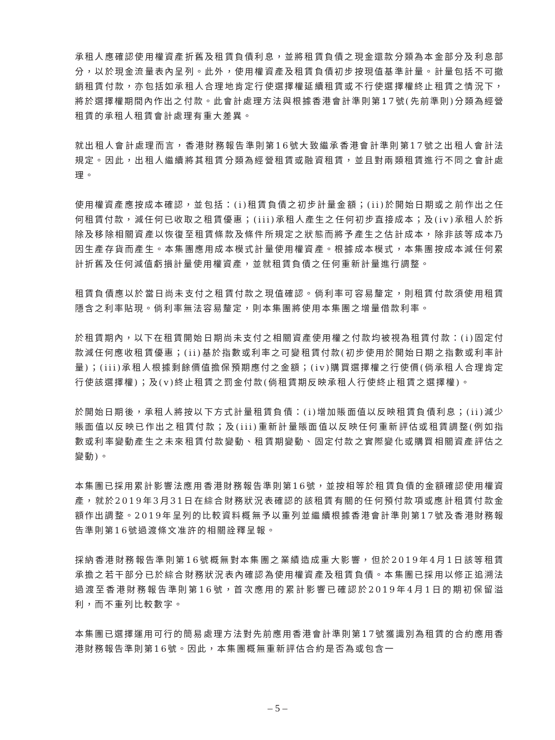承租人應確認使用權資產折舊及租賃負債利息，並將租賃負債之現金還款分類為本金部分及利息部分，以於現金流量表內呈列。此外，使用權資產及租賃負債初步按現值基準計量。計量包括不可撤銷租賃付款，亦包括如承租人合理地肯定行使選擇權延續租賃或不行使選擇權終止租賃之情況下，將於選擇權期間內作出之付款。此會計處理方法與根據香港會計準則第17號(先前準則)分類為經營租賃的承租人租賃會計處理有重大差異。
就出租人會計處理而言，香港財務報告準則第16號大致繼承香港會計準則第17號之出租人會計法規定。因此，出租人繼續將其租賃分類為經營租賃或融資租賃，並且對兩類租賃進行不同之會計處理。
使用權資產應按成本確認，並包括：(i)租賃負債之初步計量金額；(ii)於開始日期或之前作出之任何租賃付款，減任何已收取之租賃優惠；(iii)承租人產生之任何初步直接成本；及(iv)承租人於拆除及移除相關資產以恢復至租賃條款及條件所規定之狀態而將予產生之估計成本，除非該等成本乃因生產存貨而產生。本集團應用成本模式計量使用權資產。根據成本模式，本集團按成本減任何累計折舊及任何減值虧損計量使用權資產，並就租賃負債之任何重新計量進行調整。
租賃負債應以於當日尚未支付之租賃付款之現值確認。倘利率可容易釐定，則租賃付款須使用租賃隱含之利率貼現。倘利率無法容易釐定，則本集團將使用本集團之增量借款利率。
於租賃期內，以下在租賃開始日期尚未支付之相關資產使用權之付款均被視為租賃付款：(i)固定付款減任何應收租賃優惠；(ii)基於指數或利率之可變租賃付款(初步使用於開始日期之指數或利率計量)；(iii)承租人根據剩餘價值擔保預期應付之金額；(iv)購買選擇權之行使價(倘承租人合理肯定行使該選擇權)；及(v)終止租賃之罰金付款(倘租賃期反映承租人行使終止租賃之選擇權)。
於開始日期後，承租人將按以下方式計量租賃負債：(i)增加賬面值以反映租賃負債利息；(ii)減少賬面值以反映已作出之租賃付款；及(iii)重新計量賬面值以反映任何重新評估或租賃調整(例如指數或利率變動產生之未來租賃付款變動、租賃期變動、固定付款之實際變化或購買相關資產評估之變動)。
本集團已採用累計影響法應用香港財務報告準則第16號，並按相等於租賃負債的金額確認使用權資產，就於2019年3月31日在綜合財務狀況表確認的該租賃有關的任何預付款項或應計租賃付款金額作出調整。2019年呈列的比較資料概無予以重列並繼續根據香港會計準則第17號及香港財務報告準則第16號過渡條文准許的相關詮釋呈報。
採納香港財務報告準則第16號概無對本集團之業績造成重大影響，但於2019年4月1日該等租賃承擔之若干部分已於綜合財務狀況表內確認為使用權資產及租賃負債。本集團已採用以修正追溯法過渡至香港財務報告準則第16號，首次應用的累計影響已確認於2019年4月1日的期初保留溢利，而不重列比較數字。
本集團已選擇運用可行的簡易處理方法對先前應用香港會計準則第17號獲識別為租賃的合約應用香港財務報告準則第16號。因此，本集團概無重新評估合約是否為或包含一
– 5 –